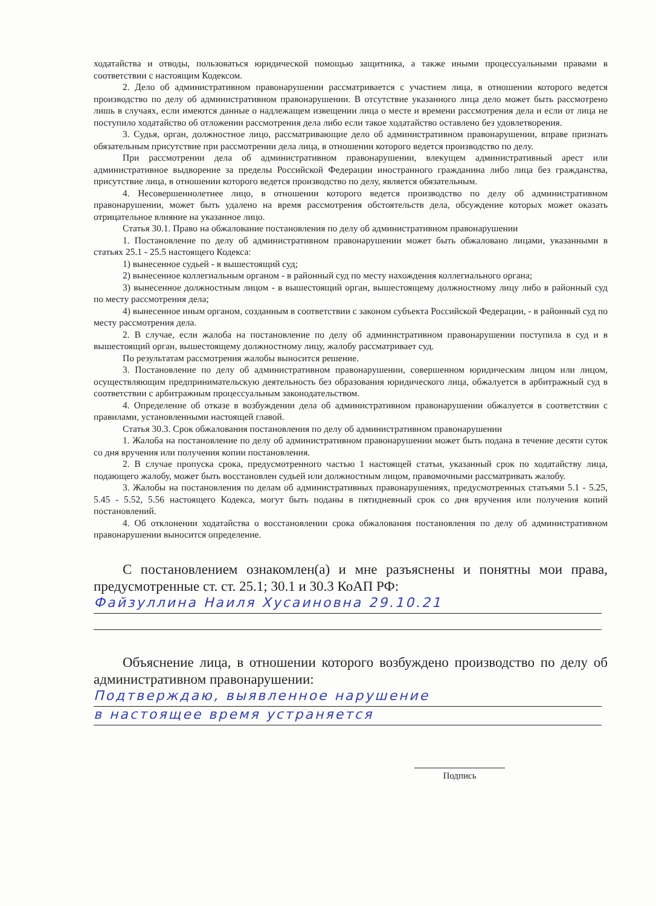ходатайства и отводы, пользоваться юридической помощью защитника, а также иными процессуальными правами в соответствии с настоящим Кодексом.
2. Дело об административном правонарушении рассматривается с участием лица, в отношении которого ведется производство по делу об административном правонарушении. В отсутствие указанного лица дело может быть рассмотрено лишь в случаях, если имеются данные о надлежащем извещении лица о месте и времени рассмотрения дела и если от лица не поступило ходатайство об отложении рассмотрения дела либо если такое ходатайство оставлено без удовлетворения.
3. Судья, орган, должностное лицо, рассматривающие дело об административном правонарушении, вправе признать обязательным присутствие при рассмотрении дела лица, в отношении которого ведется производство по делу.
При рассмотрении дела об административном правонарушении, влекущем административный арест или административное выдворение за пределы Российской Федерации иностранного гражданина либо лица без гражданства, присутствие лица, в отношении которого ведется производство по делу, является обязательным.
4. Несовершеннолетнее лицо, в отношении которого ведется производство по делу об административном правонарушении, может быть удалено на время рассмотрения обстоятельств дела, обсуждение которых может оказать отрицательное влияние на указанное лицо.
Статья 30.1. Право на обжалование постановления по делу об административном правонарушении
1. Постановление по делу об административном правонарушении может быть обжаловано лицами, указанными в статьях 25.1 - 25.5 настоящего Кодекса:
1) вынесенное судьей - в вышестоящий суд;
2) вынесенное коллегиальным органом - в районный суд по месту нахождения коллегиального органа;
3) вынесенное должностным лицом - в вышестоящий орган, вышестоящему должностному лицу либо в районный суд по месту рассмотрения дела;
4) вынесенное иным органом, созданным в соответствии с законом субъекта Российской Федерации, - в районный суд по месту рассмотрения дела.
2. В случае, если жалоба на постановление по делу об административном правонарушении поступила в суд и в вышестоящий орган, вышестоящему должностному лицу, жалобу рассматривает суд.
По результатам рассмотрения жалобы выносится решение.
3. Постановление по делу об административном правонарушении, совершенном юридическим лицом или лицом, осуществляющим предпринимательскую деятельность без образования юридического лица, обжалуется в арбитражный суд в соответствии с арбитражным процессуальным законодательством.
4. Определение об отказе в возбуждении дела об административном правонарушении обжалуется в соответствии с правилами, установленными настоящей главой.
Статья 30.3. Срок обжалования постановления по делу об административном правонарушении
1. Жалоба на постановление по делу об административном правонарушении может быть подана в течение десяти суток со дня вручения или получения копии постановления.
2. В случае пропуска срока, предусмотренного частью 1 настоящей статьи, указанный срок по ходатайству лица, подающего жалобу, может быть восстановлен судьей или должностным лицом, правомочными рассматривать жалобу.
3. Жалобы на постановления по делам об административных правонарушениях, предусмотренных статьями 5.1 - 5.25, 5.45 - 5.52, 5.56 настоящего Кодекса, могут быть поданы в пятидневный срок со дня вручения или получения копий постановлений.
4. Об отклонении ходатайства о восстановлении срока обжалования постановления по делу об административном правонарушении выносится определение.
С постановлением ознакомлен(а) и мне разъяснены и понятны мои права, предусмотренные ст. ст. 25.1; 30.1 и 30.3 КоАП РФ:
Файзуллина Наиля Хусаиновна 29.10.21
Объяснение лица, в отношении которого возбуждено производство по делу об административном правонарушении:
Подтверждаю, выявленное нарушение
в настоящее время устраняется
Подпись